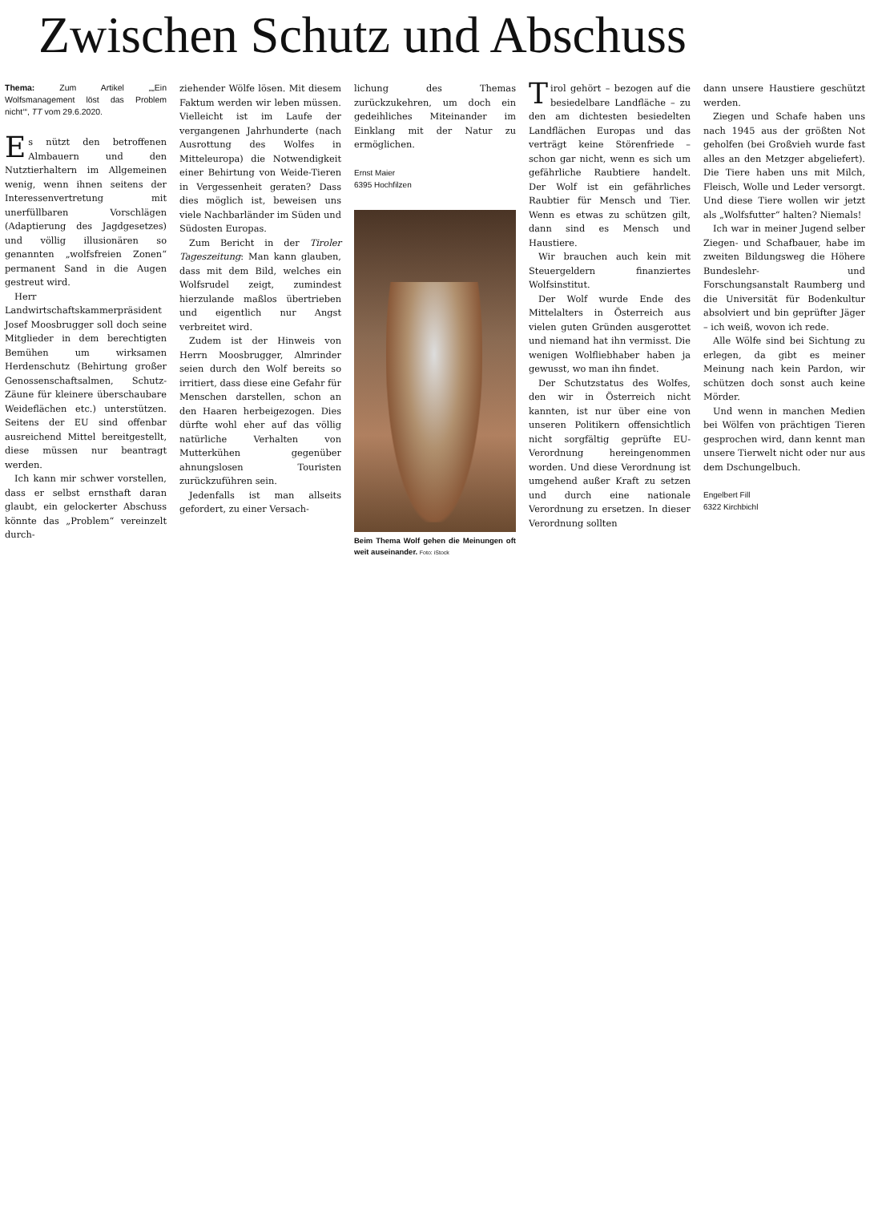Zwischen Schutz und Abschuss
Thema: Zum Artikel „„Ein Wolfsmanagement löst das Problem nicht‘“, TT vom 29.6.2020.
Es nützt den betroffenen Almbauern und den Nutztierhaltern im Allgemeinen wenig, wenn ihnen seitens der Interessenvertretung mit unerfüllbaren Vorschlägen (Adaptierung des Jagdgesetzes) und völlig illusionären so genannten „wolfsfreien Zonen“ permanent Sand in die Augen gestreut wird.
Herr Landwirtschaftskammerpräsident Josef Moosbrugger soll doch seine Mitglieder in dem berechtigten Bemühen um wirksamen Herdenschutz (Behirtung großer Genossenschaftsalmen, Schutz-Zäune für kleinere überschaubare Weideflächen etc.) unterstützen. Seitens der EU sind offenbar ausreichend Mittel bereitgestellt, diese müssen nur beantragt werden.
Ich kann mir schwer vorstellen, dass er selbst ernsthaft daran glaubt, ein gelockerter Abschuss könnte das „Problem“ vereinzelt durch-
ziehender Wölfe lösen. Mit diesem Faktum werden wir leben müssen. Vielleicht ist im Laufe der vergangenen Jahrhunderte (nach Ausrottung des Wolfes in Mitteleuropa) die Notwendigkeit einer Behirtung von Weide-Tieren in Vergessenheit geraten? Dass dies möglich ist, beweisen uns viele Nachbarländer im Süden und Südosten Europas.
Zum Bericht in der Tiroler Tageszeitung: Man kann glauben, dass mit dem Bild, welches ein Wolfsrudel zeigt, zumindest hierzulande maßlos übertrieben und eigentlich nur Angst verbreitet wird.
Zudem ist der Hinweis von Herrn Moosbrugger, Almrinder seien durch den Wolf bereits so irritiert, dass diese eine Gefahr für Menschen darstellen, schon an den Haaren herbeigezogen. Dies dürfte wohl eher auf das völlig natürliche Verhalten von Mutterkühen gegenüber ahnungslosen Touristen zurückzuführen sein.
Jedenfalls ist man allseits gefordert, zu einer Versach-
lichung des Themas zurückzukehren, um doch ein gedeihliches Miteinander im Einklang mit der Natur zu ermöglichen.
Ernst Maier
6395 Hochfilzen
Beim Thema Wolf gehen die Meinungen oft weit auseinander. Foto: iStock
Tirol gehört – bezogen auf die besiedelbare Landfläche – zu den am dichtesten besiedelten Landflächen Europas und das verträgt keine Störenfriede – schon gar nicht, wenn es sich um gefährliche Raubtiere handelt. Der Wolf ist ein gefährliches Raubtier für Mensch und Tier. Wenn es etwas zu schützen gilt, dann sind es Mensch und Haustiere.
Wir brauchen auch kein mit Steuergeldern finanziertes Wolfsinstitut.
Der Wolf wurde Ende des Mittelalters in Österreich aus vielen guten Gründen ausgerottet und niemand hat ihn vermisst. Die wenigen Wolfliebhaber haben ja gewusst, wo man ihn findet.
Der Schutzstatus des Wolfes, den wir in Österreich nicht kannten, ist nur über eine von unseren Politikern offensichtlich nicht sorgfältig geprüfte EU-Verordnung hereingenommen worden. Und diese Verordnung ist umgehend außer Kraft zu setzen und durch eine nationale Verordnung zu ersetzen. In dieser Verordnung sollten
dann unsere Haustiere geschützt werden.
Ziegen und Schafe haben uns nach 1945 aus der größten Not geholfen (bei Großvieh wurde fast alles an den Metzger abgeliefert). Die Tiere haben uns mit Milch, Fleisch, Wolle und Leder versorgt. Und diese Tiere wollen wir jetzt als „Wolfsfutter“ halten? Niemals!
Ich war in meiner Jugend selber Ziegen- und Schafbauer, habe im zweiten Bildungsweg die Höhere Bundeslehr- und Forschungsanstalt Raumberg und die Universität für Bodenkultur absolviert und bin geprüfter Jäger – ich weiß, wovon ich rede.
Alle Wölfe sind bei Sichtung zu erlegen, da gibt es meiner Meinung nach kein Pardon, wir schützen doch sonst auch keine Mörder.
Und wenn in manchen Medien bei Wölfen von prächtigen Tieren gesprochen wird, dann kennt man unsere Tierwelt nicht oder nur aus dem Dschungelbuch.
Engelbert Fill
6322 Kirchbichl